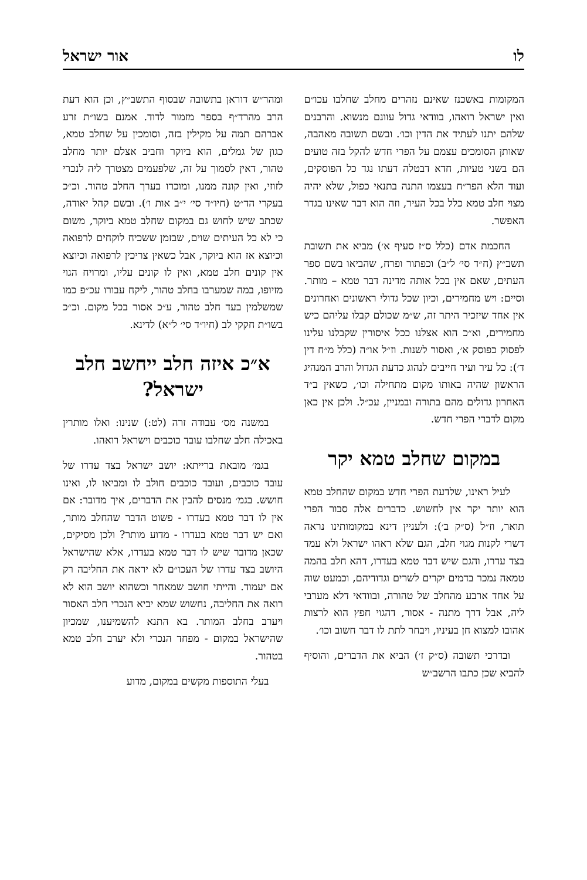לו אור ישראל
המקומות באשכנז שאינם נזהרים מחלב שחלבו עכו״ם ואין ישראל רואהו, בוודאי גדול עוונם מנשוא. והרבנים שלהם יתנו לעתיד את הדין וכו׳. ובשם תשובה מאהבה, שאותן הסומכים עצמם על הפרי חדש להקל בזה טועים הם בשני טעיות, חדא דבטלה דעתו נגד כל הפוסקים, ועוד הלא הפר״ח בעצמו התנה בתנאי כפול, שלא יהיה מצוי חלב טמא כלל בכל העיר, וזה הוא דבר שאינו בגדר האפשר.
החכמת אדם (כלל ס״ז סעיף א׳) מביא את תשובת תשב״ץ (ח״ד סי׳ ל״ב) וכפתור ופרח, שהביאו בשם ספר העתים, שאם אין בכל אותה מדינה דבר טמא – מותר. וסיים: ויש מחמירים, וכיון שכל גדולי ראשונים ואחרונים אין אחד שיזכיר היתר זה, ש״מ שכולם קבלו עליהם כיש מחמירים, וא״כ הוא אצלנו ככל איסורין שקבלנו עלינו לפסוק כפוסק א׳, ואסור לשנות. וז״ל או״ה (כלל מ״ח דין ד׳): כל עיר ועיר חייבים לנהוג כדעת הגדול והרב המנהיג הראשון שהיה באותו מקום מתחילה וכו׳, כשאין ב״ד האחרון גדולים מהם בתורה ובמניין, עכ״ל. ולכן אין כאן מקום לדברי הפרי חדש.
במקום שחלב טמא יקר
לעיל ראינו, שלדעת הפרי חדש במקום שהחלב טמא הוא יותר יקר אין לחשוש. כדברים אלה סבור הפרי תואר, וז״ל (ס״ק ב׳): ולעניין דינא במקומותינו נראה דשרי לקנות מגוי חלב, הגם שלא ראהו ישראל ולא עמד בצד עדרו, והגם שיש דבר טמא בעדרו, דהא חלב בהמה טמאה נמכר בדמים יקרים לשרים וגדודיהם, וכמעט שוה על אחד ארבע מהחלב של טהורה, ובוודאי דלא מערבי ליה, אבל דרך מתנה - אסור, דהגוי חפץ הוא לרצות אהובו למצוא חן בעיניו, ויבחר לתת לו דבר חשוב וכו׳.
ובדרכי תשובה (ס״ק ז׳) הביא את הדברים, והוסיף להביא שכן כתבו הרשב״ש
ומהר״ש דוראן בתשובה שבסוף התשב״ץ, וכן הוא דעת הרב מהרד״ף בספר מזמור לדוד. אמנם בשו״ת זרע אברהם תמה על מקילין בזה, וסומכין על שחלב טמא, כגון של גמלים, הוא ביוקר וחביב אצלם יותר מחלב טהור, דאין לסמוך על זה, שלפעמים מצטרך ליה לנכרי לזוזי, ואין קונה ממנו, ומוכרו בערך החלב טהור. וכ״כ בעקרי הד״ט (חיו״ד סי׳ י״ב אות ו׳). ובשם קהל יאודה, שכתב שיש לחוש גם במקום שחלב טמא ביוקר, משום כי לא כל העיתים שוים, שבזמן ששכיח לוקחים לרפואה וכיוצא אז הוא ביוקר, אבל כשאין צריכין לרפואה וכיוצא אין קונים חלב טמא, ואין לו קונים עליו, ומרויח הגוי מזיופו, במה שמערבו בחלב טהור, ליקח עבורו עכ״פ כמו שמשלמין בעד חלב טהור, ע״כ אסור בכל מקום. וכ״כ בשו״ת חקקי לב (חיו״ד סי׳ ל״א) לדינא.
א״כ איזה חלב ייחשב חלב ישראל?
במשנה מס׳ עבודה זרה (לט:) שנינו: ואלו מותרין באכילה חלב שחלבו עובד כוכבים וישראל רואהו.
בגמ׳ מובאת ברייתא: יושב ישראל בצד עדרו של עובד כוכבים, ועובד כוכבים חולב לו ומביאו לו, ואינו חושש. בגמ׳ מנסים להבין את הדברים, איך מדובר: אם אין לו דבר טמא בעדרו - פשוט הדבר שהחלב מותר, ואם יש דבר טמא בעדרו - מדוע מותר? ולכן מסיקים, שכאן מדובר שיש לו דבר טמא בעדרו, אלא שהישראל היושב בצד עדרו של העכו״ם לא יראה את החליבה רק אם יעמוד. והייתי חושב שמאחר וכשהוא יושב הוא לא רואה את החליבה, נחשוש שמא יביא הנכרי חלב האסור ויערב בחלב המותר. בא התנא להשמיענו, שמכיון שהישראל במקום - מפחד הנכרי ולא יערב חלב טמא בטהור.
בעלי התוספות מקשים במקום, מדוע